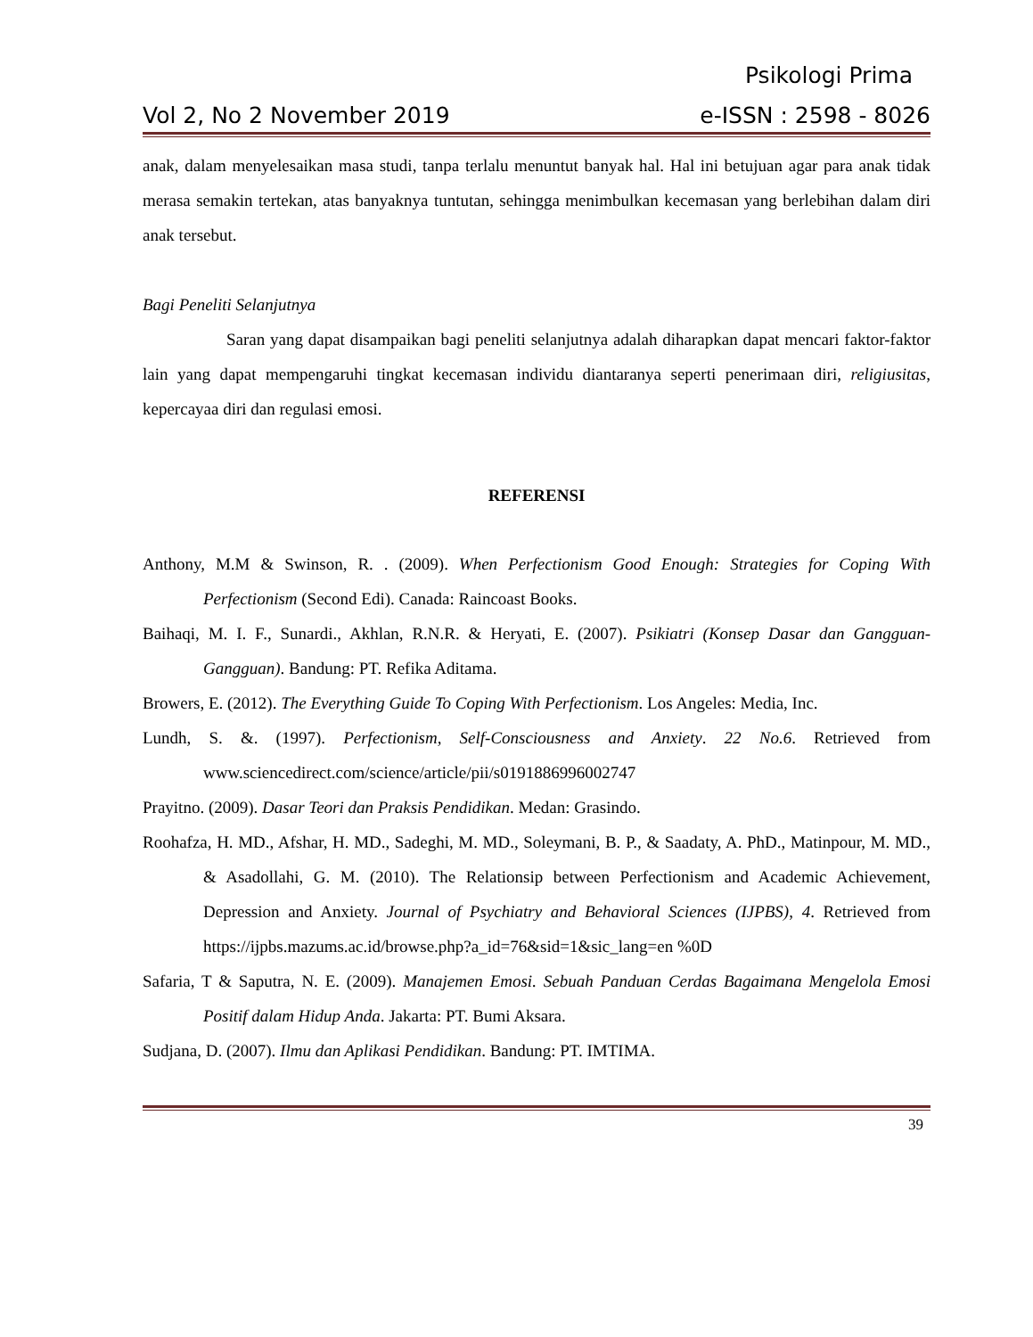Psikologi Prima
Vol 2, No 2 November 2019 e-ISSN : 2598 - 8026
anak, dalam menyelesaikan masa studi, tanpa terlalu menuntut banyak hal. Hal ini betujuan agar para anak tidak merasa semakin tertekan, atas banyaknya tuntutan, sehingga menimbulkan kecemasan yang berlebihan dalam diri anak tersebut.
Bagi Peneliti Selanjutnya
Saran yang dapat disampaikan bagi peneliti selanjutnya adalah diharapkan dapat mencari faktor-faktor lain yang dapat mempengaruhi tingkat kecemasan individu diantaranya seperti penerimaan diri, religiusitas, kepercayaa diri dan regulasi emosi.
REFERENSI
Anthony, M.M & Swinson, R. . (2009). When Perfectionism Good Enough: Strategies for Coping With Perfectionism (Second Edi). Canada: Raincoast Books.
Baihaqi, M. I. F., Sunardi., Akhlan, R.N.R. & Heryati, E. (2007). Psikiatri (Konsep Dasar dan Gangguan-Gangguan). Bandung: PT. Refika Aditama.
Browers, E. (2012). The Everything Guide To Coping With Perfectionism. Los Angeles: Media, Inc.
Lundh, S. &. (1997). Perfectionism, Self-Consciousness and Anxiety. 22 No.6. Retrieved from www.sciencedirect.com/science/article/pii/s0191886996002747
Prayitno. (2009). Dasar Teori dan Praksis Pendidikan. Medan: Grasindo.
Roohafza, H. MD., Afshar, H. MD., Sadeghi, M. MD., Soleymani, B. P., & Saadaty, A. PhD., Matinpour, M. MD., & Asadollahi, G. M. (2010). The Relationsip between Perfectionism and Academic Achievement, Depression and Anxiety. Journal of Psychiatry and Behavioral Sciences (IJPBS), 4. Retrieved from https://ijpbs.mazums.ac.id/browse.php?a_id=76&sid=1&sic_lang=en %0D
Safaria, T & Saputra, N. E. (2009). Manajemen Emosi. Sebuah Panduan Cerdas Bagaimana Mengelola Emosi Positif dalam Hidup Anda. Jakarta: PT. Bumi Aksara.
Sudjana, D. (2007). Ilmu dan Aplikasi Pendidikan. Bandung: PT. IMTIMA.
39